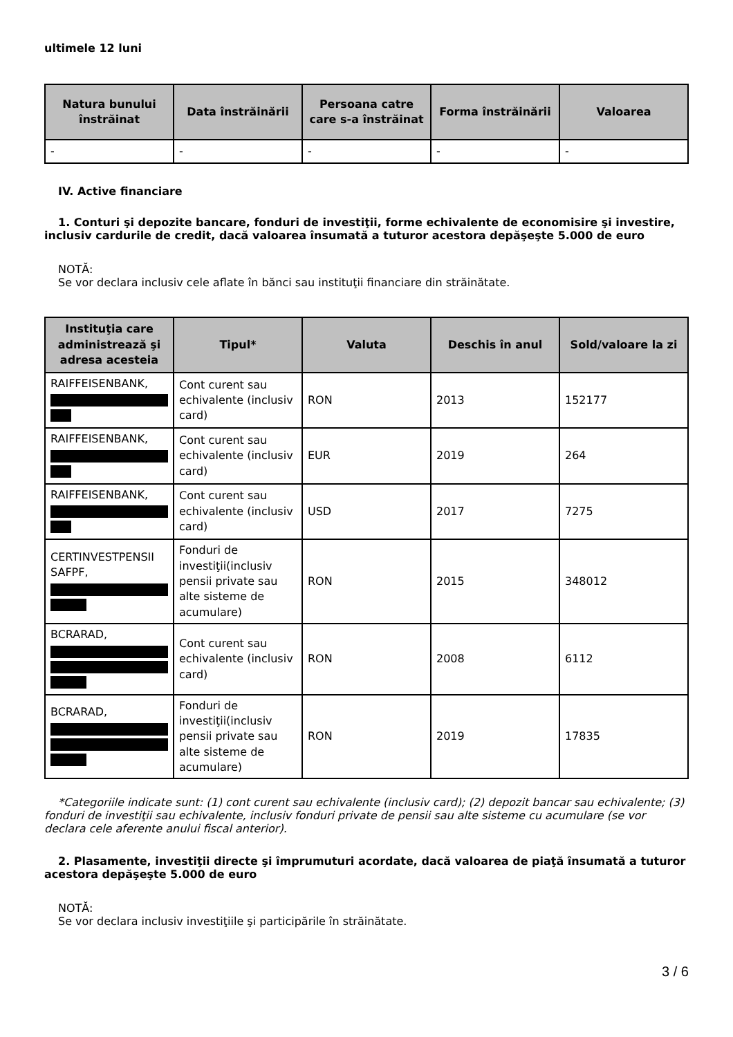ultimele 12 luni
| Natura bunului înstrăinat | Data înstrăinării | Persoana catre care s-a înstrăinat | Forma înstrăinării | Valoarea |
| --- | --- | --- | --- | --- |
| - | - | - | - | - |
IV. Active financiare
1. Conturi şi depozite bancare, fonduri de investiţii, forme echivalente de economisire şi investire,
inclusiv cardurile de credit, dacă valoarea însumată a tuturor acestora depăşeşte 5.000 de euro
NOTĂ:
Se vor declara inclusiv cele aflate în bănci sau instituţii financiare din străinătate.
| Instituţia care administrează şi adresa acesteia | Tipul* | Valuta | Deschis în anul | Sold/valoare la zi |
| --- | --- | --- | --- | --- |
| RAIFFEISENBANK, | Cont curent sau echivalente (inclusiv card) | RON | 2013 | 152177 |
| RAIFFEISENBANK, | Cont curent sau echivalente (inclusiv card) | EUR | 2019 | 264 |
| RAIFFEISENBANK, | Cont curent sau echivalente (inclusiv card) | USD | 2017 | 7275 |
| CERTINVESTPENSII SAFPF, | Fonduri de investiţii(inclusiv pensii private sau alte sisteme de acumulare) | RON | 2015 | 348012 |
| BCRARAD, | Cont curent sau echivalente (inclusiv card) | RON | 2008 | 6112 |
| BCRARAD, | Fonduri de investiţii(inclusiv pensii private sau alte sisteme de acumulare) | RON | 2019 | 17835 |
*Categoriile indicate sunt: (1) cont curent sau echivalente (inclusiv card); (2) depozit bancar sau echivalente; (3) fonduri de investiţii sau echivalente, inclusiv fonduri private de pensii sau alte sisteme cu acumulare (se vor declara cele aferente anului fiscal anterior).
2. Plasamente, investiţii directe şi împrumuturi acordate, dacă valoarea de piaţă însumată a tuturor acestora depăşeşte 5.000 de euro
NOTĂ:
Se vor declara inclusiv investiţiile şi participările în străinătate.
3 / 6